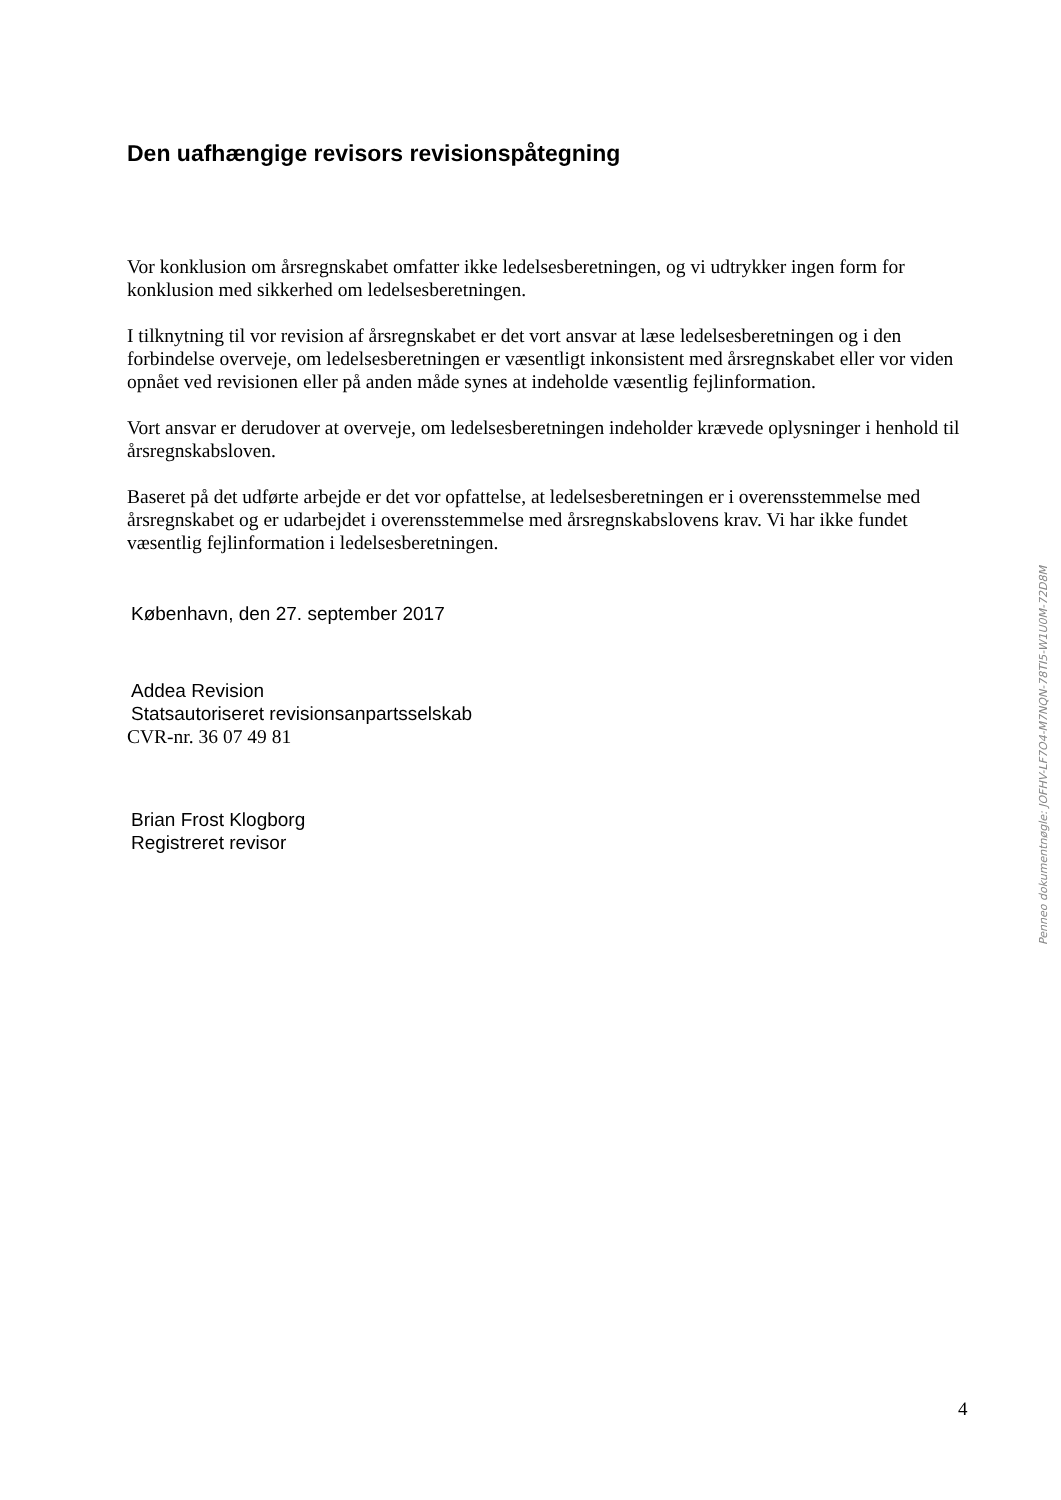Den uafhængige revisors revisionspåtegning
Vor konklusion om årsregnskabet omfatter ikke ledelsesberetningen, og vi udtrykker ingen form for konklusion med sikkerhed om ledelsesberetningen.
I tilknytning til vor revision af årsregnskabet er det vort ansvar at læse ledelsesberetningen og i den forbindelse overveje, om ledelsesberetningen er væsentligt inkonsistent med årsregnskabet eller vor viden opnået ved revisionen eller på anden måde synes at indeholde væsentlig fejlinformation.
Vort ansvar er derudover at overveje, om ledelsesberetningen indeholder krævede oplysninger i henhold til årsregnskabsloven.
Baseret på det udførte arbejde er det vor opfattelse, at ledelsesberetningen er i overensstemmelse med årsregnskabet og er udarbejdet i overensstemmelse med årsregnskabslovens krav. Vi har ikke fundet væsentlig fejlinformation i ledelsesberetningen.
København, den 27. september 2017
Addea Revision
Statsautoriseret revisionsanpartsselskab
CVR-nr. 36 07 49 81
Brian Frost Klogborg
Registreret revisor
Penneo dokumentnøgle: JOFHV-LF7O4-M7NQN-78TI5-W1U0M-72D8M
4